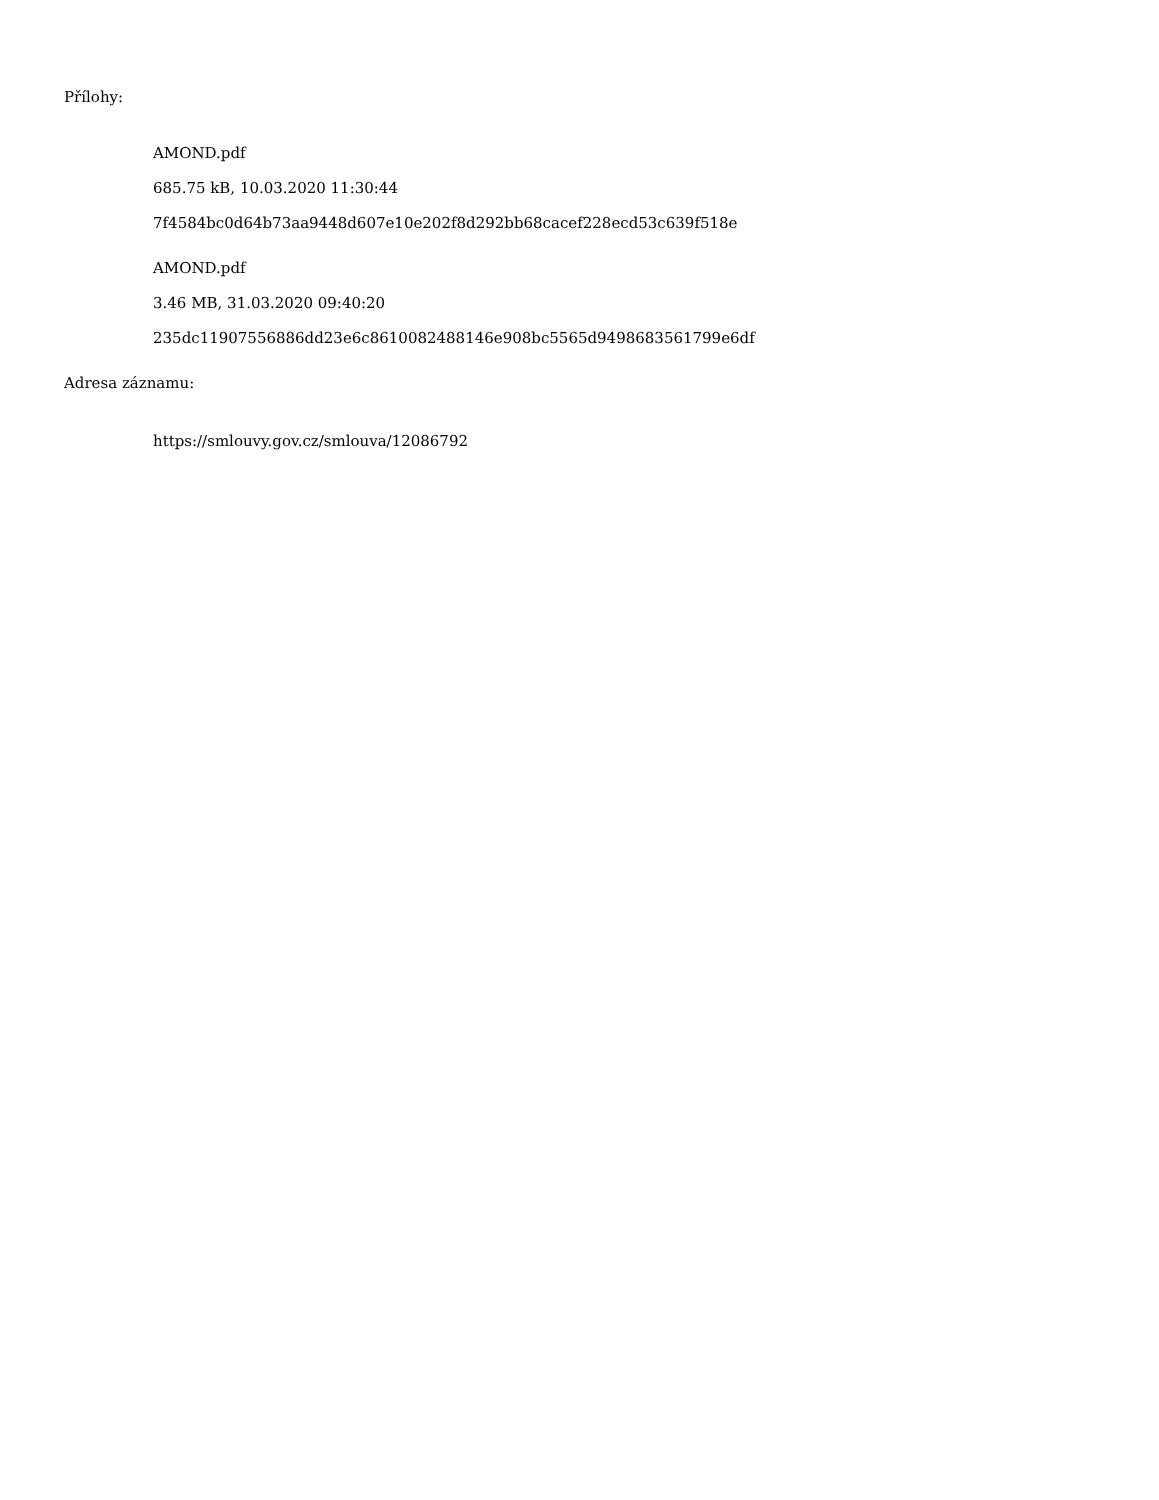Přílohy:
AMOND.pdf
685.75 kB, 10.03.2020 11:30:44
7f4584bc0d64b73aa9448d607e10e202f8d292bb68cacef228ecd53c639f518e
AMOND.pdf
3.46 MB, 31.03.2020 09:40:20
235dc11907556886dd23e6c8610082488146e908bc5565d9498683561799e6df
Adresa záznamu:
https://smlouvy.gov.cz/smlouva/12086792